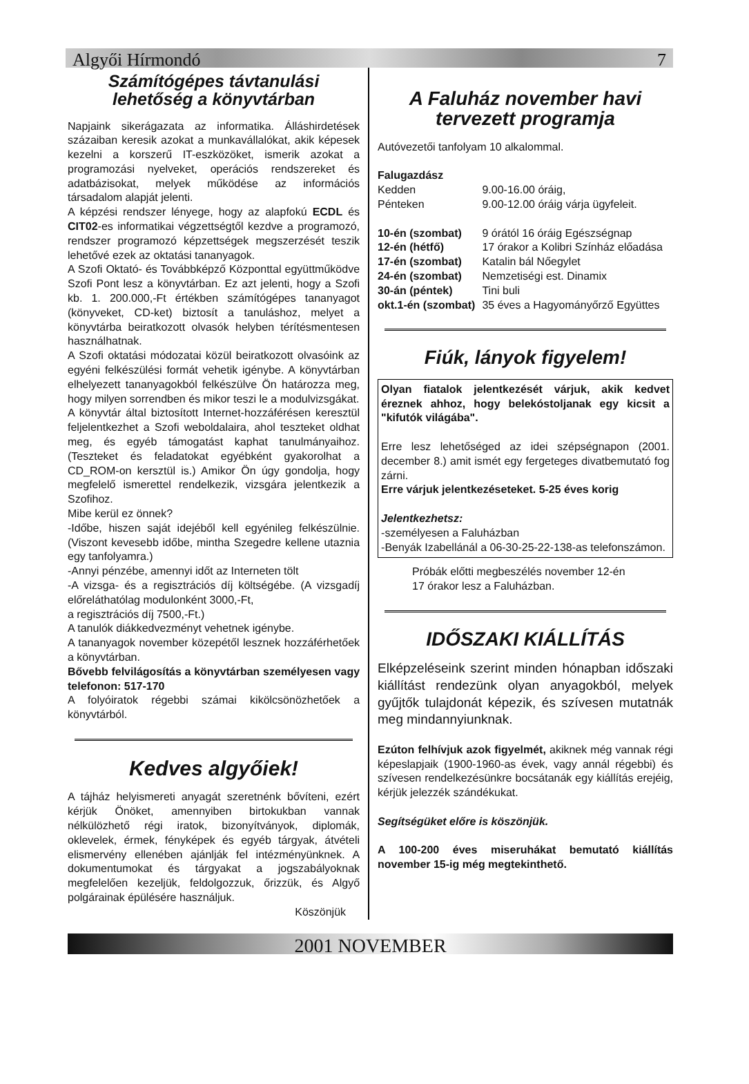Algyői Hírmondó 7
Számítógépes távtanulási lehetőség a könyvtárban
Napjaink sikerágazata az informatika. Álláshirdetések százaiban keresik azokat a munkavállalókat, akik képesek kezelni a korszerű IT-eszközöket, ismerik azokat a programozási nyelveket, operációs rendszereket és adatbázisokat, melyek működése az információs társadalom alapját jelenti.
A képzési rendszer lényege, hogy az alapfokú ECDL és CIT02-es informatikai végzettségtől kezdve a programozó, rendszer programozó képzettségek megszerzését teszik lehetővé ezek az oktatási tananyagok.
A Szofi Oktató- és Továbbképző Központtal együttműködve Szofi Pont lesz a könyvtárban. Ez azt jelenti, hogy a Szofi kb. 1. 200.000,-Ft értékben számítógépes tananyagot (könyveket, CD-ket) biztosít a tanuláshoz, melyet a könyvtárba beiratkozott olvasók helyben térítésmentesen használhatnak.
A Szofi oktatási módozatai közül beiratkozott olvasóink az egyéni felkészülési formát vehetik igénybe. A könyvtárban elhelyezett tananyagokból felkészülve Ön határozza meg, hogy milyen sorrendben és mikor teszi le a modulvizsgákat.
A könyvtár által biztosított Internet-hozzáférésen keresztül feljelentkezhet a Szofi weboldalaira, ahol teszteket oldhat meg, és egyéb támogatást kaphat tanulmányaihoz. (Teszteket és feladatokat egyébként gyakorolhat a CD_ROM-on kersztül is.) Amikor Ön úgy gondolja, hogy megfelelő ismerettel rendelkezik, vizsgára jelentkezik a Szofihoz.
Mibe kerül ez önnek?
-Időbe, hiszen saját idejéből kell egyénileg felkészülnie. (Viszont kevesebb időbe, mintha Szegedre kellene utaznia egy tanfolyamra.)
-Annyi pénzébe, amennyi időt az Interneten tölt
-A vizsga- és a regisztrációs díj költségébe. (A vizsgadíj előreláthatólag modulonként 3000,-Ft,
a regisztrációs díj 7500,-Ft.)
A tanulók diákkedvezményt vehetnek igénybe.
A tananyagok november közepétől lesznek hozzáférhetőek a könyvtárban.
Bővebb felvilágosítás a könyvtárban személyesen vagy telefonon: 517-170
A folyóiratok régebbi számai kikölcsönözhetőek a könyvtárból.
Kedves algyőiek!
A tájház helyismereti anyagát szeretnénk bővíteni, ezért kérjük Önöket, amennyiben birtokukban vannak nélkülözhető régi iratok, bizonyítványok, diplomák, oklevelek, érmek, fényképek és egyéb tárgyak, átvételi elismervény ellenében ajánlják fel intézményünknek. A dokumentumokat és tárgyakat a jogszabályoknak megfelelően kezeljük, feldolgozzuk, őrizzük, és Algyő polgárainak épülésére használjuk.
Köszönjük
A Faluház november havi tervezett programja
Autóvezetői tanfolyam 10 alkalommal.
| Falugazdász | |
| Kedden | 9.00-16.00 óráig, |
| Pénteken | 9.00-12.00 óráig várja ügyfeleit. |
| 10-én (szombat) | 9 órától 16 óráig Egészségnap |
| 12-én (hétfő) | 17 órakor a Kolibri Színház előadása |
| 17-én (szombat) | Katalin bál Nőegylet |
| 24-én (szombat) | Nemzetiségi est. Dinamix |
| 30-án (péntek) | Tini buli |
| okt.1-én (szombat) | 35 éves a Hagyományőrző Együttes |
Fiúk, lányok figyelem!
Olyan fiatalok jelentkezését várjuk, akik kedvet éreznek ahhoz, hogy belekóstoljanak egy kicsit a "kifutók világába".
Erre lesz lehetőséged az idei szépségnapon (2001. december 8.) amit ismét egy fergeteges divatbemutató fog zárni.
Erre várjuk jelentkezéseteket. 5-25 éves korig
Jelentkezhetsz:
-személyesen a Faluházban
-Benyák Izabellánál a 06-30-25-22-138-as telefonszámon.
Próbák előtti megbeszélés november 12-én
17 órakor lesz a Faluházban.
IDŐSZAKI KIÁLLÍTÁS
Elképzeléseink szerint minden hónapban időszaki kiállítást rendezünk olyan anyagokból, melyek gyűjtők tulajdonát képezik, és szívesen mutatnák meg mindannyiunknak.
Ezúton felhívjuk azok figyelmét, akiknek még vannak régi képeslapjaik (1900-1960-as évek, vagy annál régebbi) és szívesen rendelkezésünkre bocsátanák egy kiállítás erejéig, kérjük jelezzék szándékukat.
Segítségüket előre is köszönjük.
A 100-200 éves miseruhákat bemutató kiállítás november 15-ig még megtekinthető.
2001 NOVEMBER